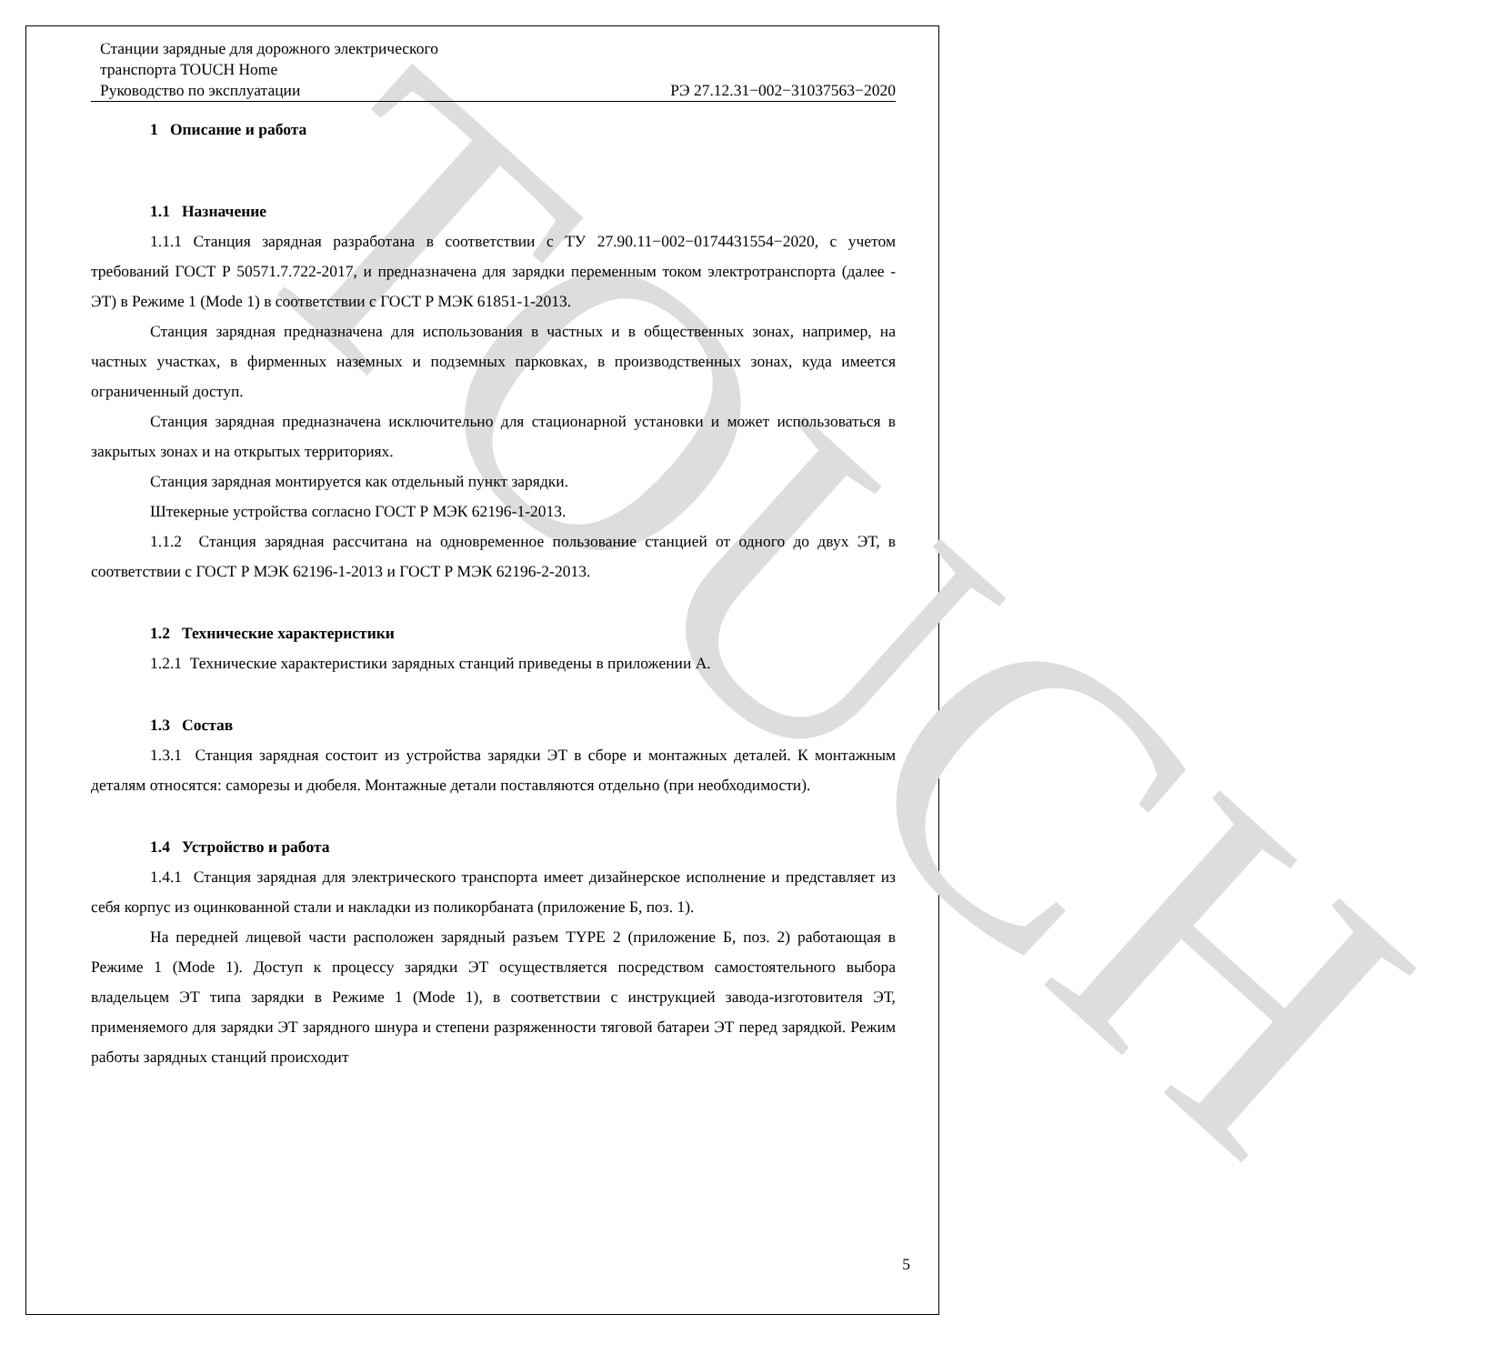TOUCH
Станции зарядные для дорожного электрического
транспорта TOUCH Home
Руководство по эксплуатации РЭ 27.12.31−002−31037563−2020
1 Описание и работа
1.1 Назначение
1.1.1 Станция зарядная разработана в соответствии с ТУ 27.90.11−002−0174431554−2020, с учетом требований ГОСТ Р 50571.7.722-2017, и предназначена для зарядки переменным током электротранспорта (далее - ЭТ) в Режиме 1 (Mode 1) в соответствии с ГОСТ Р МЭК 61851-1-2013.
Станция зарядная предназначена для использования в частных и в общественных зонах, например, на частных участках, в фирменных наземных и подземных парковках, в производственных зонах, куда имеется ограниченный доступ.
Станция зарядная предназначена исключительно для стационарной установки и может использоваться в закрытых зонах и на открытых территориях.
Станция зарядная монтируется как отдельный пункт зарядки.
Штекерные устройства согласно ГОСТ Р МЭК 62196-1-2013.
1.1.2 Станция зарядная рассчитана на одновременное пользование станцией от одного до двух ЭТ, в соответствии с ГОСТ Р МЭК 62196-1-2013 и ГОСТ Р МЭК 62196-2-2013.
1.2 Технические характеристики
1.2.1 Технические характеристики зарядных станций приведены в приложении А.
1.3 Состав
1.3.1 Станция зарядная состоит из устройства зарядки ЭТ в сборе и монтажных деталей. К монтажным деталям относятся: саморезы и дюбеля. Монтажные детали поставляются отдельно (при необходимости).
1.4 Устройство и работа
1.4.1 Станция зарядная для электрического транспорта имеет дизайнерское исполнение и представляет из себя корпус из оцинкованной стали и накладки из поликорбаната (приложение Б, поз. 1).
На передней лицевой части расположен зарядный разъем TYPE 2 (приложение Б, поз. 2) работающая в Режиме 1 (Mode 1). Доступ к процессу зарядки ЭТ осуществляется посредством самостоятельного выбора владельцем ЭТ типа зарядки в Режиме 1 (Mode 1), в соответствии с инструкцией завода-изготовителя ЭТ, применяемого для зарядки ЭТ зарядного шнура и степени разряженности тяговой батареи ЭТ перед зарядкой. Режим работы зарядных станций происходит
5